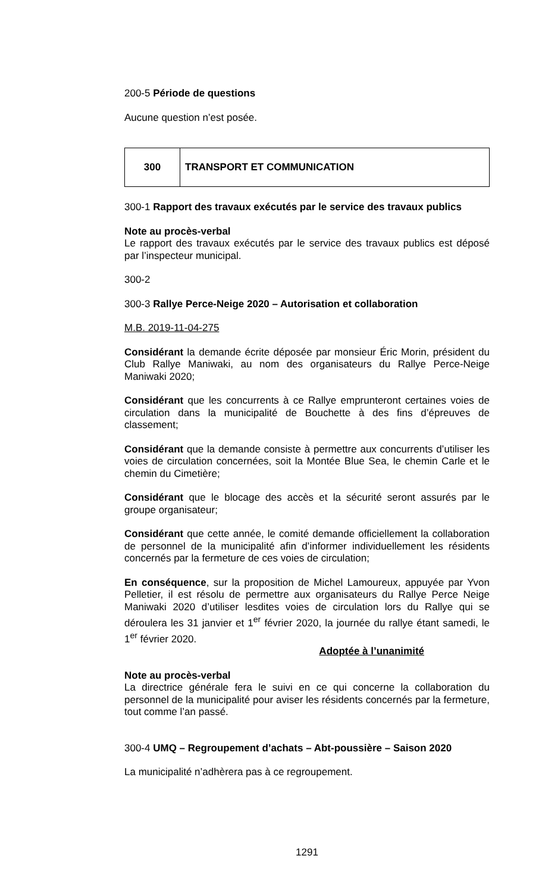200-5 Période de questions
Aucune question n’est posée.
| 300 | TRANSPORT ET COMMUNICATION |
300-1 Rapport des travaux exécutés par le service des travaux publics
Note au procès-verbal
Le rapport des travaux exécutés par le service des travaux publics est déposé par l’inspecteur municipal.
300-2
300-3 Rallye Perce-Neige 2020 – Autorisation et collaboration
M.B. 2019-11-04-275
Considérant la demande écrite déposée par monsieur Éric Morin, président du Club Rallye Maniwaki, au nom des organisateurs du Rallye Perce-Neige Maniwaki 2020;
Considérant que les concurrents à ce Rallye emprunteront certaines voies de circulation dans la municipalité de Bouchette à des fins d’épreuves de classement;
Considérant que la demande consiste à permettre aux concurrents d’utiliser les voies de circulation concernées, soit la Montée Blue Sea, le chemin Carle et le chemin du Cimetière;
Considérant que le blocage des accès et la sécurité seront assurés par le groupe organisateur;
Considérant que cette année, le comité demande officiellement la collaboration de personnel de la municipalité afin d’informer individuellement les résidents concernés par la fermeture de ces voies de circulation;
En conséquence, sur la proposition de Michel Lamoureux, appuyée par Yvon Pelletier, il est résolu de permettre aux organisateurs du Rallye Perce Neige Maniwaki 2020 d’utiliser lesdites voies de circulation lors du Rallye qui se déroulera les 31 janvier et 1<sup>er</sup> février 2020, la journée du rallye étant samedi, le 1<sup>er</sup> février 2020.
Adoptée à l’unanimité
Note au procès-verbal
La directrice générale fera le suivi en ce qui concerne la collaboration du personnel de la municipalité pour aviser les résidents concernés par la fermeture, tout comme l’an passé.
300-4 UMQ – Regroupement d’achats – Abt-poussière – Saison 2020
La municipalité n’adhèrera pas à ce regroupement.
1291